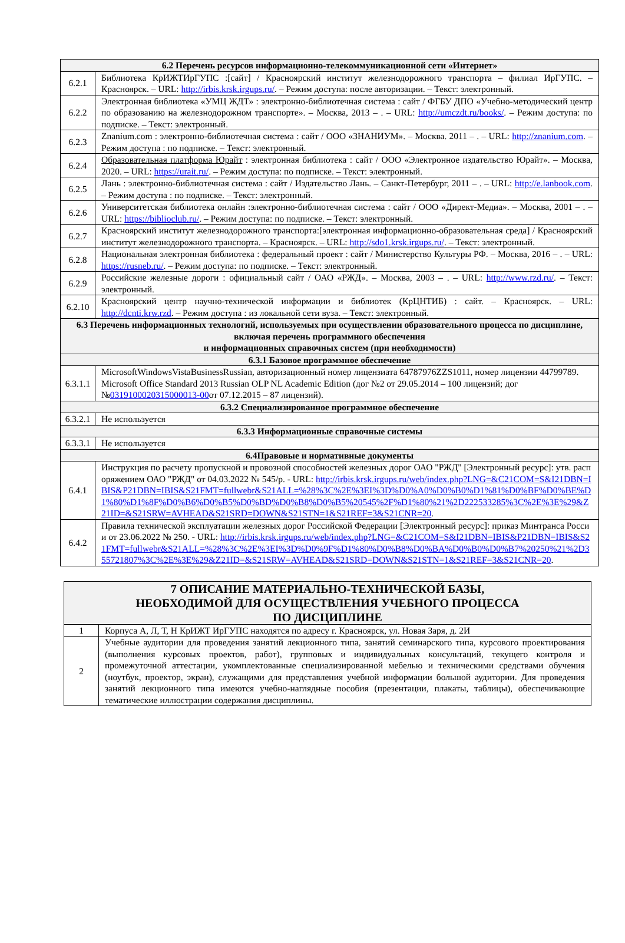| 6.2 Перечень ресурсов информационно-телекоммуникационной сети «Интернет» | |
| --- | --- |
| 6.2.1 | Библиотека КрИЖТИрГУПС :[сайт] / Красноярский институт железнодорожного транспорта – филиал ИрГУПС. – Красноярск. – URL: http://irbis.krsk.irgups.ru/ . – Режим доступа: после авторизации. – Текст: электронный. |
| 6.2.2 | Электронная библиотека «УМЦ ЖДТ» : электронно-библиотечная система : сайт / ФГБУ ДПО «Учебно-методический центр по образованию на железнодорожном транспорте». – Москва, 2013 – . – URL: http://umczdt.ru/books/ . – Режим доступа: по подписке. – Текст: электронный. |
| 6.2.3 | Znanium.com : электронно-библиотечная система : сайт / ООО «ЗНАНИУМ». – Москва. 2011 – . – URL: http://znanium.com . – Режим доступа : по подписке. – Текст: электронный. |
| 6.2.4 | Образовательная платформа Юрайт : электронная библиотека : сайт / ООО «Электронное издательство Юрайт». – Москва, 2020. – URL: https://urait.ru/ . – Режим доступа: по подписке. – Текст: электронный. |
| 6.2.5 | Лань : электронно-библиотечная система : сайт / Издательство Лань. – Санкт-Петербург, 2011 – . – URL: http://e.lanbook.com . – Режим доступа : по подписке. – Текст: электронный. |
| 6.2.6 | Университетская библиотека онлайн :электронно-библиотечная система : сайт / ООО «Директ-Медиа». – Москва, 2001 – . – URL: https://biblioclub.ru/ . – Режим доступа: по подписке. – Текст: электронный. |
| 6.2.7 | Красноярский институт железнодорожного транспорта:[электронная информационно-образовательная среда] / Красноярский институт железнодорожного транспорта. – Красноярск. – URL: http://sdo1.krsk.irgups.ru/ . – Текст: электронный. |
| 6.2.8 | Национальная электронная библиотека : федеральный проект : сайт / Министерство Культуры РФ. – Москва, 2016 – . – URL: https://rusneb.ru/ . – Режим доступа: по подписке. – Текст: электронный. |
| 6.2.9 | Российские железные дороги : официальный сайт / ОАО «РЖД». – Москва, 2003 – . – URL: http://www.rzd.ru/ . – Текст: электронный. |
| 6.2.10 | Красноярский центр научно-технической информации и библиотек (КрЦНТИБ) : сайт. – Красноярск. – URL: http://dcnti.krw.rzd . – Режим доступа : из локальной сети вуза. – Текст: электронный. |
| 6.3 Перечень информационных технологий, используемых при осуществлении образовательного процесса по дисциплине, включая перечень программного обеспечения и информационных справочных систем (при необходимости) | |
| 6.3.1 Базовое программное обеспечение | |
| 6.3.1.1 | MicrosoftWindowsVistaBusinessRussian, авторизационный номер лицензиата 64787976ZZS1011, номер лицензии 44799789. Microsoft Office Standard 2013 Russian OLP NL Academic Edition (дог №2 от 29.05.2014 – 100 лицензий; дог № 0319100020315000013-00 от 07.12.2015 – 87 лицензий). |
| 6.3.2 Специализированное программное обеспечение | |
| 6.3.2.1 | Не используется |
| 6.3.3 Информационные справочные системы | |
| 6.3.3.1 | Не используется |
| 6.4Правовые и нормативные документы | |
| 6.4.1 | Инструкция по расчету пропускной и провозной способностей железных дорог ОАО "РЖД" [Электронный ресурс]: утв. распоряжением ОАО "РЖД" от 04.03.2022 № 545/р. - URL: http://irbis.krsk.irgups.ru/web/index.php?LNG=&C21COM=S&I21DBN=IBIS&P21DBN=IBIS&S21FMT=fullwebr&S21ALL=%28%3C%2E%3EI%3D%D0%A0%D0%B0%D1%81%D0%BF%D0%BE%D1%80%D1%8F%D0%B6%D0%B5%D0%BD%D0%B8%D0%B5%20545%2F%D1%80%21%2D222533285%3C%2E%3E%29&Z21ID=&S21SRW=AVHEAD&S21SRD=DOWN&S21STN=1&S21REF=3&S21CNR=20 . |
| 6.4.2 | Правила технической эксплуатации железных дорог Российской Федерации [Электронный ресурс]: приказ Минтранса России от 23.06.2022 № 250. - URL: http://irbis.krsk.irgups.ru/web/index.php?LNG=&C21COM=S&I21DBN=IBIS&P21DBN=IBIS&S21FMT=fullwebr&S21ALL=%28%3C%2E%3EI%3D%D0%9F%D1%80%D0%B8%D0%BA%D0%B0%D0%B7%20250%21%2D355721807%3C%2E%3E%29&Z21ID=&S21SRW=AVHEAD&S21SRD=DOWN&S21STN=1&S21REF=3&S21CNR=20 . |
| 7 ОПИСАНИЕ МАТЕРИАЛЬНО-ТЕХНИЧЕСКОЙ БАЗЫ, НЕОБХОДИМОЙ ДЛЯ ОСУЩЕСТВЛЕНИЯ УЧЕБНОГО ПРОЦЕССА ПО ДИСЦИПЛИНЕ | |
| --- | --- |
| 1 | Корпуса А, Л, Т, Н КрИЖТ ИрГУПС находятся по адресу г. Красноярск, ул. Новая Заря, д. 2И |
| 2 | Учебные аудитории для проведения занятий лекционного типа, занятий семинарского типа, курсового проектирования (выполнения курсовых проектов, работ), групповых и индивидуальных консультаций, текущего контроля и промежуточной аттестации, укомплектованные специализированной мебелью и техническими средствами обучения (ноутбук, проектор, экран), служащими для представления учебной информации большой аудитории. Для проведения занятий лекционного типа имеются учебно-наглядные пособия (презентации, плакаты, таблицы), обеспечивающие тематические иллюстрации содержания дисциплины. |